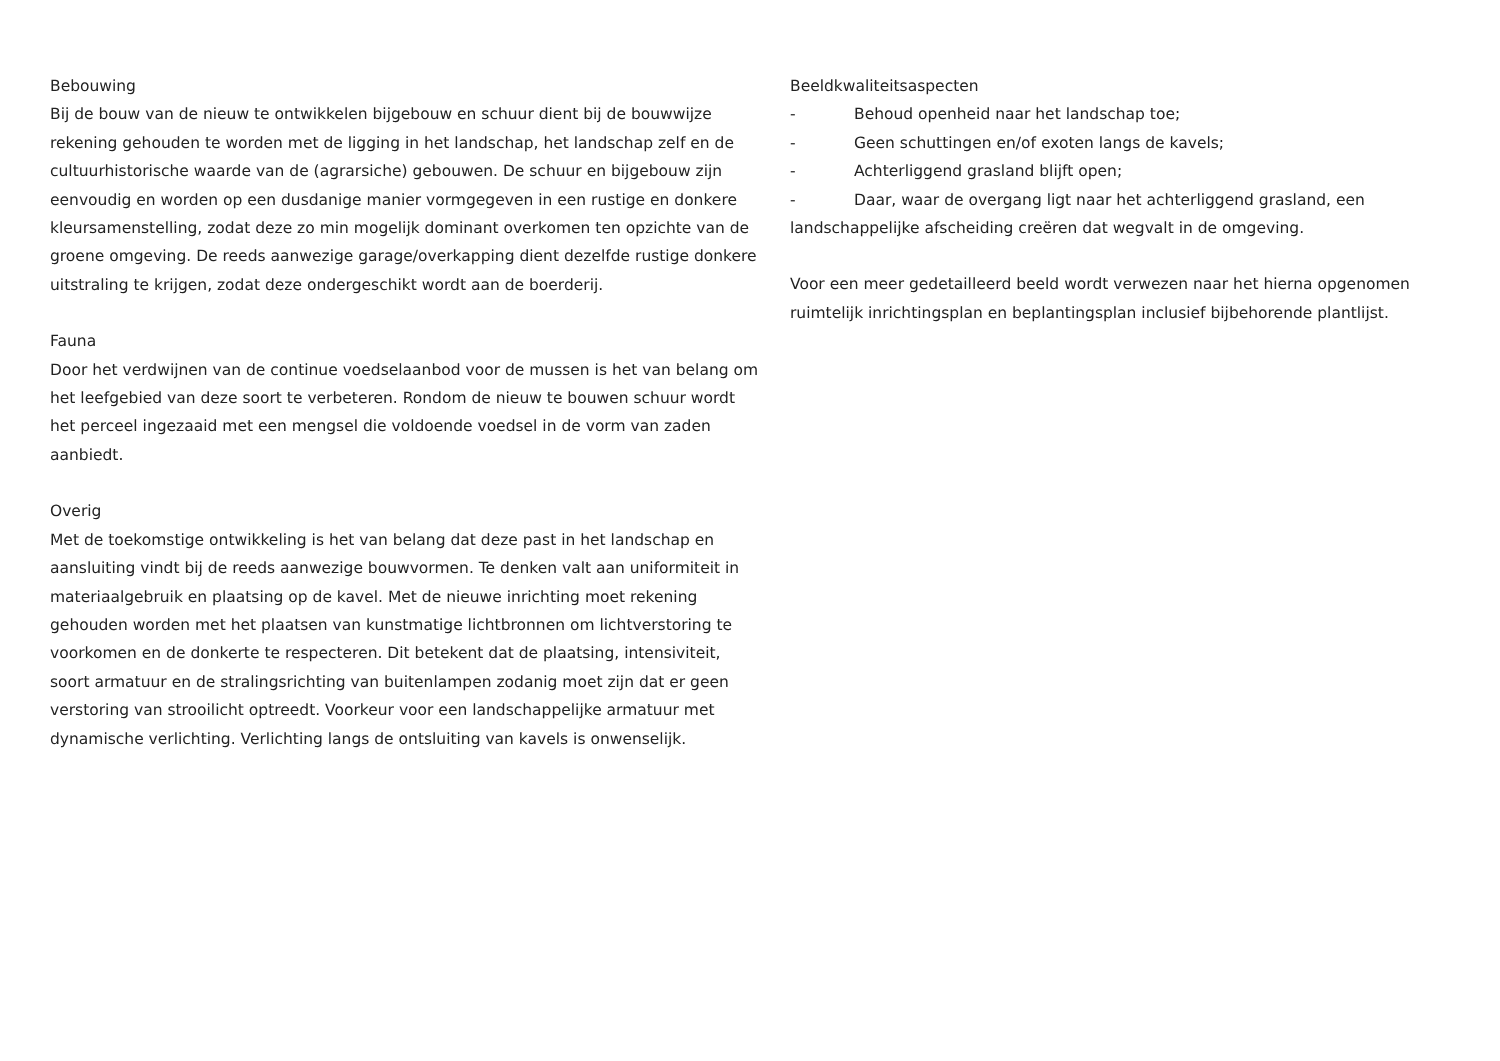Bebouwing
Bij de bouw van de nieuw te ontwikkelen bijgebouw en schuur dient bij de bouwwijze rekening gehouden te worden met de ligging in het landschap, het landschap zelf en de cultuurhistorische waarde van de (agrarsiche) gebouwen. De schuur en bijgebouw zijn eenvoudig en worden op een dusdanige manier vormgegeven in een rustige en donkere kleursamenstelling, zodat deze zo min mogelijk dominant overkomen ten opzichte van de groene omgeving. De reeds aanwezige garage/overkapping dient dezelfde rustige donkere uitstraling te krijgen, zodat deze ondergeschikt wordt aan de boerderij.
Fauna
Door het verdwijnen van de continue voedselaanbod voor de mussen is het van belang om het leefgebied van deze soort te verbeteren. Rondom de nieuw te bouwen schuur wordt het perceel ingezaaid met een mengsel die voldoende voedsel in de vorm van zaden aanbiedt.
Overig
Met de toekomstige ontwikkeling is het van belang dat deze past in het landschap en aansluiting vindt bij de reeds aanwezige bouwvormen. Te denken valt aan uniformiteit in materiaalgebruik en plaatsing op de kavel. Met de nieuwe inrichting moet rekening gehouden worden met het plaatsen van kunstmatige lichtbronnen om lichtverstoring te voorkomen en de donkerte te respecteren. Dit betekent dat de plaatsing, intensiviteit, soort armatuur en de stralingsrichting van buitenlampen zodanig moet zijn dat er geen verstoring van strooilicht optreedt. Voorkeur voor een landschappelijke armatuur met dynamische verlichting. Verlichting langs de ontsluiting van kavels is onwenselijk.
Beeldkwaliteitsaspecten
- Behoud openheid naar het landschap toe;
- Geen schuttingen en/of exoten langs de kavels;
- Achterliggend grasland blijft open;
- Daar, waar de overgang ligt naar het achterliggend grasland, een
landschappelijke afscheiding creëren dat wegvalt in de omgeving.
Voor een meer gedetailleerd beeld wordt verwezen naar het hierna opgenomen ruimtelijk inrichtingsplan en beplantingsplan inclusief bijbehorende plantlijst.